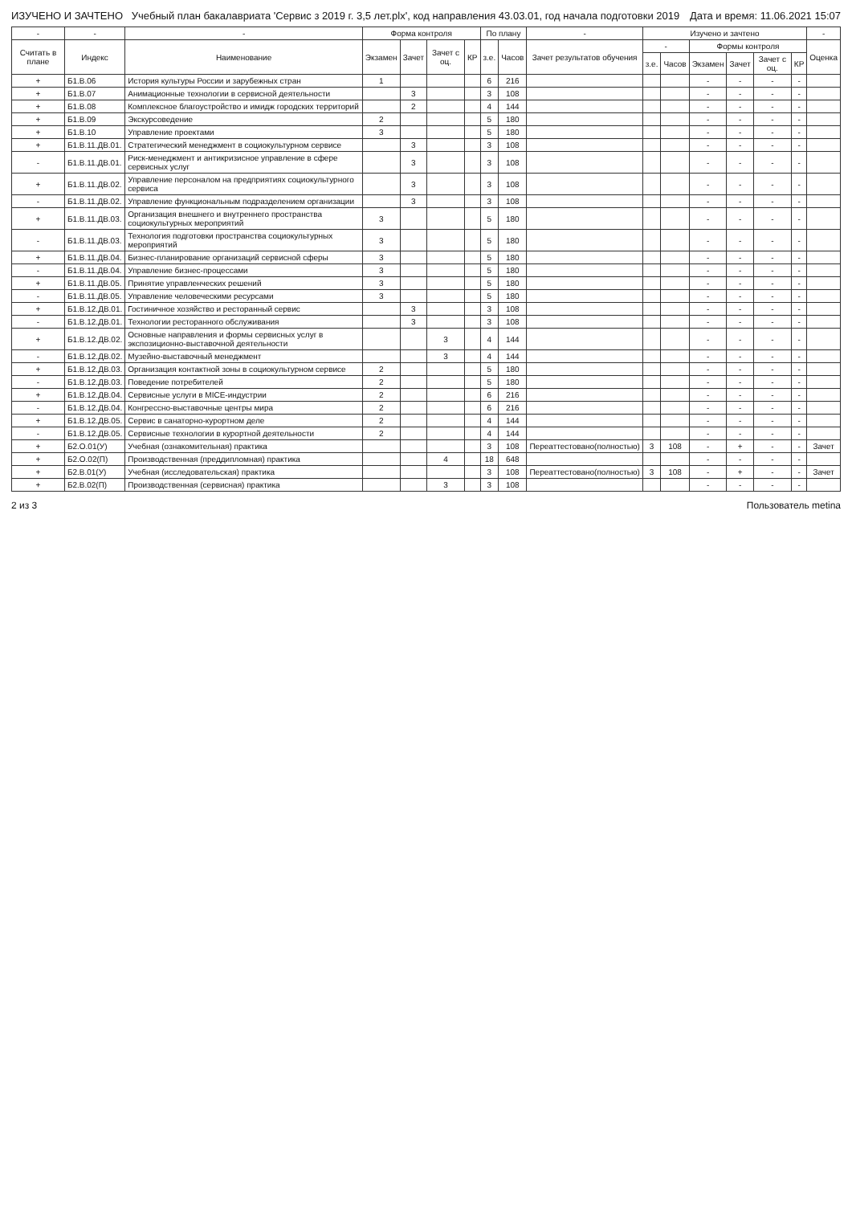ИЗУЧЕНО И ЗАЧТЕНО Учебный план бакалавриата 'Сервис з 2019 г. 3,5 лет.plx', код направления 43.03.01, год начала подготовки 2019
Дата и время: 11.06.2021 15:07
| - | - | - | Форма контроля | | | | По плану | | - | Изучено и зачтено | | | | | | - |
| --- | --- | --- | --- | --- | --- | --- | --- | --- | --- | --- | --- | --- | --- | --- | --- | --- |
| Считать в плане | Индекс | Наименование | Экзамен | Зачет | Зачет с оц. | КР | з.е. | Часов | Зачет результатов обучения | - | | Формы контроля | | | | Оценка |
| | | | | | | | | | | з.е. | Часов | Экзамен | Зачет | Зачет с оц. | КР | |
| + | Б1.В.06 | История культуры России и зарубежных стран | 1 | | | | 6 | 216 | | | | - | - | - | - | |
| + | Б1.В.07 | Анимационные технологии в сервисной деятельности | | 3 | | | 3 | 108 | | | | - | - | - | - | |
| + | Б1.В.08 | Комплексное благоустройство и имидж городских территорий | | 2 | | | 4 | 144 | | | | - | - | - | - | |
| + | Б1.В.09 | Экскурсоведение | 2 | | | | 5 | 180 | | | | - | - | - | - | |
| + | Б1.В.10 | Управление проектами | 3 | | | | 5 | 180 | | | | - | - | - | - | |
| + | Б1.В.11.ДВ.01. | Стратегический менеджмент в социокультурном сервисе | | 3 | | | 3 | 108 | | | | - | - | - | - | |
| - | Б1.В.11.ДВ.01. | Риск-менеджмент и антикризисное управление в сфере сервисных услуг | | 3 | | | 3 | 108 | | | | - | - | - | - | |
| + | Б1.В.11.ДВ.02. | Управление персоналом на предприятиях социокультурного сервиса | | 3 | | | 3 | 108 | | | | - | - | - | - | |
| - | Б1.В.11.ДВ.02. | Управление функциональным подразделением организации | | 3 | | | 3 | 108 | | | | - | - | - | - | |
| + | Б1.В.11.ДВ.03. | Организация внешнего и внутреннего пространства социокультурных мероприятий | 3 | | | | 5 | 180 | | | | - | - | - | - | |
| - | Б1.В.11.ДВ.03. | Технология подготовки пространства социокультурных мероприятий | 3 | | | | 5 | 180 | | | | - | - | - | - | |
| + | Б1.В.11.ДВ.04. | Бизнес-планирование организаций сервисной сферы | 3 | | | | 5 | 180 | | | | - | - | - | - | |
| - | Б1.В.11.ДВ.04. | Управление бизнес-процессами | 3 | | | | 5 | 180 | | | | - | - | - | - | |
| + | Б1.В.11.ДВ.05. | Принятие управленческих решений | 3 | | | | 5 | 180 | | | | - | - | - | - | |
| - | Б1.В.11.ДВ.05. | Управление человеческими ресурсами | 3 | | | | 5 | 180 | | | | - | - | - | - | |
| + | Б1.В.12.ДВ.01. | Гостиничное хозяйство и ресторанный сервис | | 3 | | | 3 | 108 | | | | - | - | - | - | |
| - | Б1.В.12.ДВ.01. | Технологии ресторанного обслуживания | | 3 | | | 3 | 108 | | | | - | - | - | - | |
| + | Б1.В.12.ДВ.02. | Основные направления и формы сервисных услуг в экспозиционно-выставочной деятельности | | | 3 | | 4 | 144 | | | | - | - | - | - | |
| - | Б1.В.12.ДВ.02. | Музейно-выставочный менеджмент | | | 3 | | 4 | 144 | | | | - | - | - | - | |
| + | Б1.В.12.ДВ.03. | Организация контактной зоны в социокультурном сервисе | 2 | | | | 5 | 180 | | | | - | - | - | - | |
| - | Б1.В.12.ДВ.03. | Поведение потребителей | 2 | | | | 5 | 180 | | | | - | - | - | - | |
| + | Б1.В.12.ДВ.04. | Сервисные услуги в MICE-индустрии | 2 | | | | 6 | 216 | | | | - | - | - | - | |
| - | Б1.В.12.ДВ.04. | Конгрессно-выставочные центры мира | 2 | | | | 6 | 216 | | | | - | - | - | - | |
| + | Б1.В.12.ДВ.05. | Сервис в санаторно-курортном деле | 2 | | | | 4 | 144 | | | | - | - | - | - | |
| - | Б1.В.12.ДВ.05. | Сервисные технологии в курортной деятельности | 2 | | | | 4 | 144 | | | | - | - | - | - | |
| + | Б2.О.01(У) | Учебная (ознакомительная) практика | | | | | 3 | 108 | Переаттестовано(полностью) | 3 | 108 | - | + | - | - | Зачет |
| + | Б2.О.02(П) | Производственная (преддипломная) практика | | | 4 | | 18 | 648 | | | | - | - | - | - | |
| + | Б2.В.01(У) | Учебная (исследовательская) практика | | | | | 3 | 108 | Переаттестовано(полностью) | 3 | 108 | - | + | - | - | Зачет |
| + | Б2.В.02(П) | Производственная (сервисная) практика | | | 3 | | 3 | 108 | | | | - | - | - | - | |
2 из 3 Пользователь metina